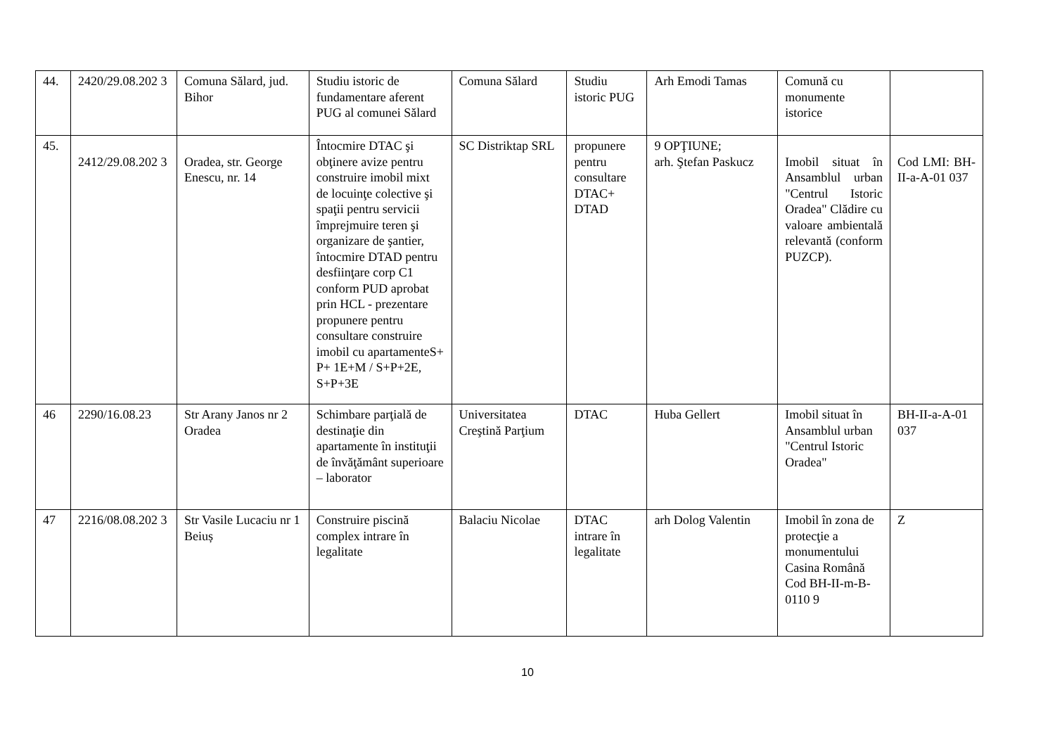| 44. | 2420/29.08.202 3 | Comuna Sălard, jud. Bihor | Studiu istoric de fundamentare aferent PUG al comunei Sălard | Comuna Sălard | Studiu istoric PUG | Arh Emodi Tamas | Comună cu monumente istorice | |
| 45. | 2412/29.08.202 3 | Oradea, str. George Enescu, nr. 14 | Întocmire DTAC şi obţinere avize pentru construire imobil mixt de locuinţe colective şi spaţii pentru servicii împrejmuire teren şi organizare de şantier, întocmire DTAD pentru desfiinţare corp C1 conform PUD aprobat prin HCL - prezentare propunere pentru consultare construire imobil cu apartamenteS+ P+ 1E+M / S+P+2E, S+P+3E | SC Distriktap SRL | propunere pentru consultare DTAC+ DTAD | 9 OPŢIUNE; arh. Ştefan Paskucz | Imobil situat în Ansamblul urban "Centrul Istoric Oradea" Clădire cu valoare ambientală relevantă (conform PUZCP). | Cod LMI: BH-II-a-A-01 037 |
| 46 | 2290/16.08.23 | Str Arany Janos nr 2 Oradea | Schimbare parţială de destinaţie din apartamente în instituţii de învăţământ superioare – laborator | Universitatea Creştină Parţium | DTAC | Huba Gellert | Imobil situat în Ansamblul urban "Centrul Istoric Oradea" | BH-II-a-A-01 037 |
| 47 | 2216/08.08.202 3 | Str Vasile Lucaciu nr 1 Beiuș | Construire piscină complex intrare în legalitate | Balaciu Nicolae | DTAC intrare în legalitate | arh Dolog Valentin | Imobil în zona de protecţie a monumentului Casina Română Cod BH-II-m-B-0110 9 | Z |
10